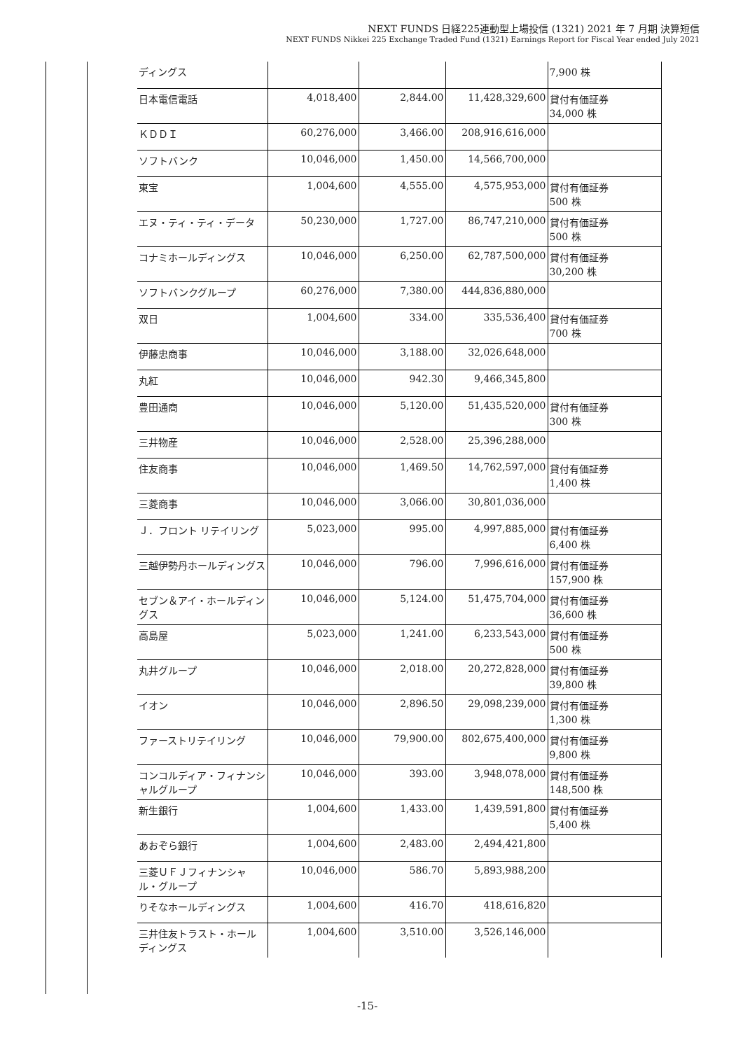NEXT FUNDS 日経225連動型上場投信 (1321) 2021 年 7 月期 決算短信
NEXT FUNDS Nikkei 225 Exchange Traded Fund (1321) Earnings Report for Fiscal Year ended July 2021
| ディングス | | | | 7,900 株 |
| 日本電信電話 | 4,018,400 | 2,844.00 | 11,428,329,600 | 貸付有価証券 34,000 株 |
| ＫＤＤＩ | 60,276,000 | 3,466.00 | 208,916,616,000 | |
| ソフトバンク | 10,046,000 | 1,450.00 | 14,566,700,000 | |
| 東宝 | 1,004,600 | 4,555.00 | 4,575,953,000 | 貸付有価証券 500 株 |
| エヌ・ティ・ティ・データ | 50,230,000 | 1,727.00 | 86,747,210,000 | 貸付有価証券 500 株 |
| コナミホールディングス | 10,046,000 | 6,250.00 | 62,787,500,000 | 貸付有価証券 30,200 株 |
| ソフトバンクグループ | 60,276,000 | 7,380.00 | 444,836,880,000 | |
| 双日 | 1,004,600 | 334.00 | 335,536,400 | 貸付有価証券 700 株 |
| 伊藤忠商事 | 10,046,000 | 3,188.00 | 32,026,648,000 | |
| 丸紅 | 10,046,000 | 942.30 | 9,466,345,800 | |
| 豊田通商 | 10,046,000 | 5,120.00 | 51,435,520,000 | 貸付有価証券 300 株 |
| 三井物産 | 10,046,000 | 2,528.00 | 25,396,288,000 | |
| 住友商事 | 10,046,000 | 1,469.50 | 14,762,597,000 | 貸付有価証券 1,400 株 |
| 三菱商事 | 10,046,000 | 3,066.00 | 30,801,036,000 | |
| Ｊ．フロント リテイリング | 5,023,000 | 995.00 | 4,997,885,000 | 貸付有価証券 6,400 株 |
| 三越伊勢丹ホールディングス | 10,046,000 | 796.00 | 7,996,616,000 | 貸付有価証券 157,900 株 |
| セブン＆アイ・ホールディングス | 10,046,000 | 5,124.00 | 51,475,704,000 | 貸付有価証券 36,600 株 |
| 高島屋 | 5,023,000 | 1,241.00 | 6,233,543,000 | 貸付有価証券 500 株 |
| 丸井グループ | 10,046,000 | 2,018.00 | 20,272,828,000 | 貸付有価証券 39,800 株 |
| イオン | 10,046,000 | 2,896.50 | 29,098,239,000 | 貸付有価証券 1,300 株 |
| ファーストリテイリング | 10,046,000 | 79,900.00 | 802,675,400,000 | 貸付有価証券 9,800 株 |
| コンコルディア・フィナンシャルグループ | 10,046,000 | 393.00 | 3,948,078,000 | 貸付有価証券 148,500 株 |
| 新生銀行 | 1,004,600 | 1,433.00 | 1,439,591,800 | 貸付有価証券 5,400 株 |
| あおぞら銀行 | 1,004,600 | 2,483.00 | 2,494,421,800 | |
| 三菱ＵＦＪフィナンシャル・グループ | 10,046,000 | 586.70 | 5,893,988,200 | |
| りそなホールディングス | 1,004,600 | 416.70 | 418,616,820 | |
| 三井住友トラスト・ホールディングス | 1,004,600 | 3,510.00 | 3,526,146,000 | |
-15-